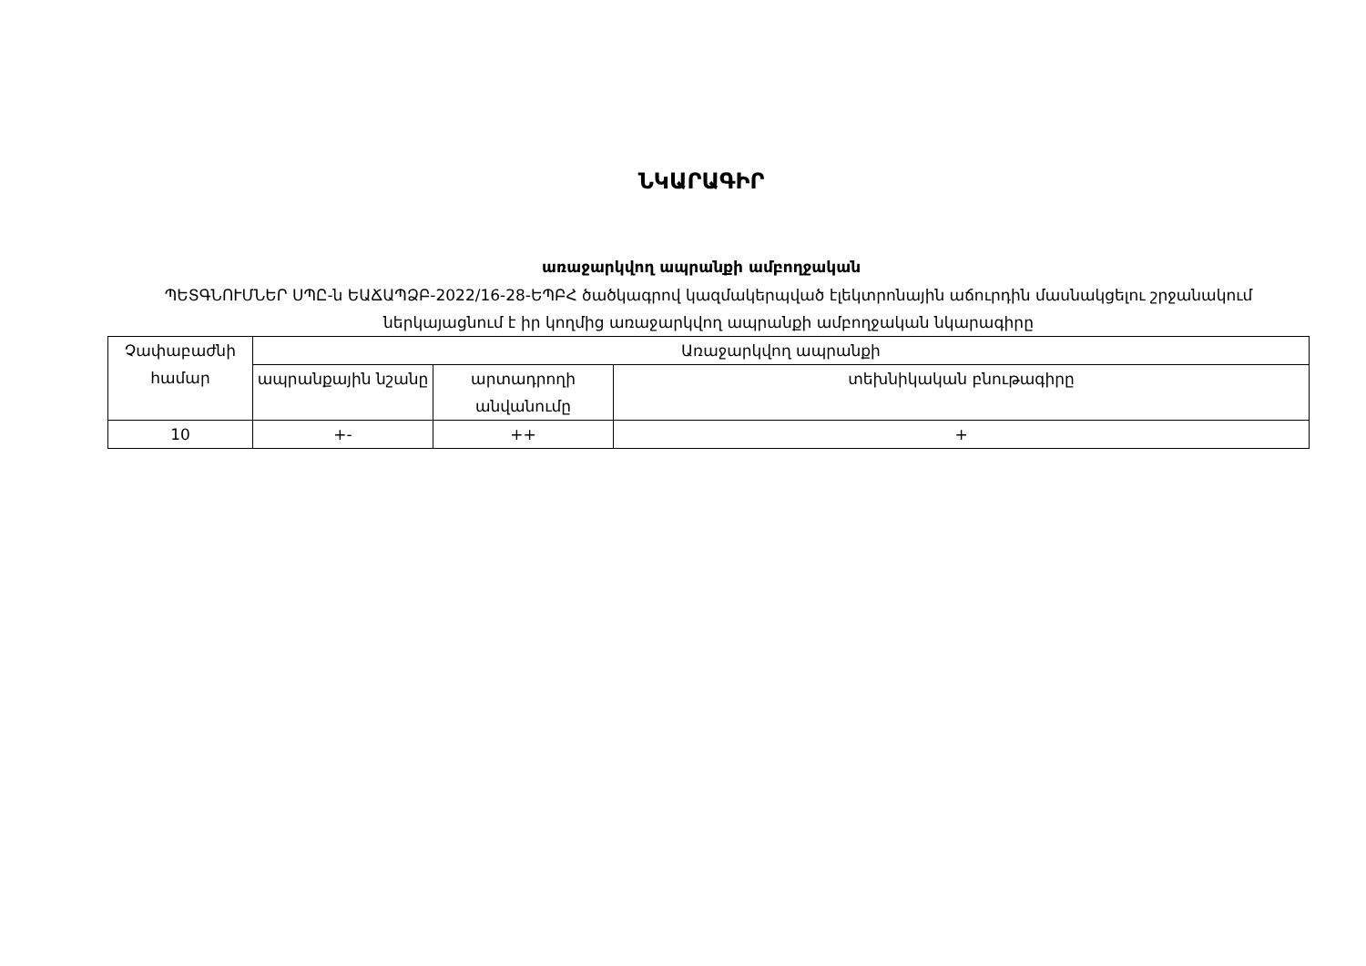ՆԿԱՐԱԳԻՐ
առաջարկվող ապրանքի ամբողջական
ՊԵՏԳՆՈՒՄՆԵՐ ՍՊԸ-ն ԵԱՃԱՊՁԲ-2022/16-28-ԵՊԲՀ ծածկագրով կազմակերպված էլեկտրոնային աճուրդին մասնակցելու շրջանակում ներկայացնում է իր կողմից առաջարկվող ապրանքի ամբողջական նկարագիրը
| Չափաբաժնի համար | Առաջարկվող ապրանքի | | |
| --- | --- | --- | --- |
| | ապրանքային նշանը | արտադրողի անվանումը | տեխնիկական բնութագիրը |
| 10 | +- | ++ | + |